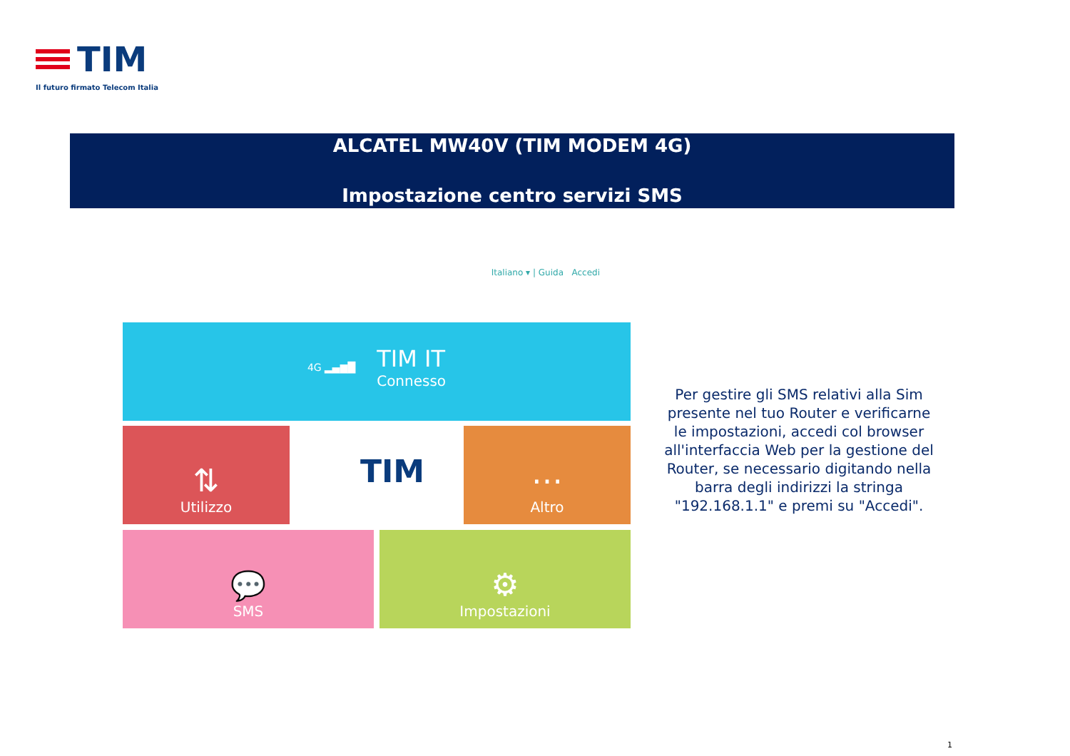TIM
Il futuro firmato Telecom Italia
ALCATEL MW40V (TIM MODEM 4G)
Impostazione centro servizi SMS
Italiano ▾ | Guida Accedi
4G ▂▄▆█ TIM IT
Connesso
⇅
Utilizzo
TIM ⋯
Altro
💬
SMS
⚙
Impostazioni
Per gestire gli SMS relativi alla Sim presente nel tuo Router e verificarne le impostazioni, accedi col browser all'interfaccia Web per la gestione del Router, se necessario digitando nella barra degli indirizzi la stringa "192.168.1.1" e premi su "Accedi".
1